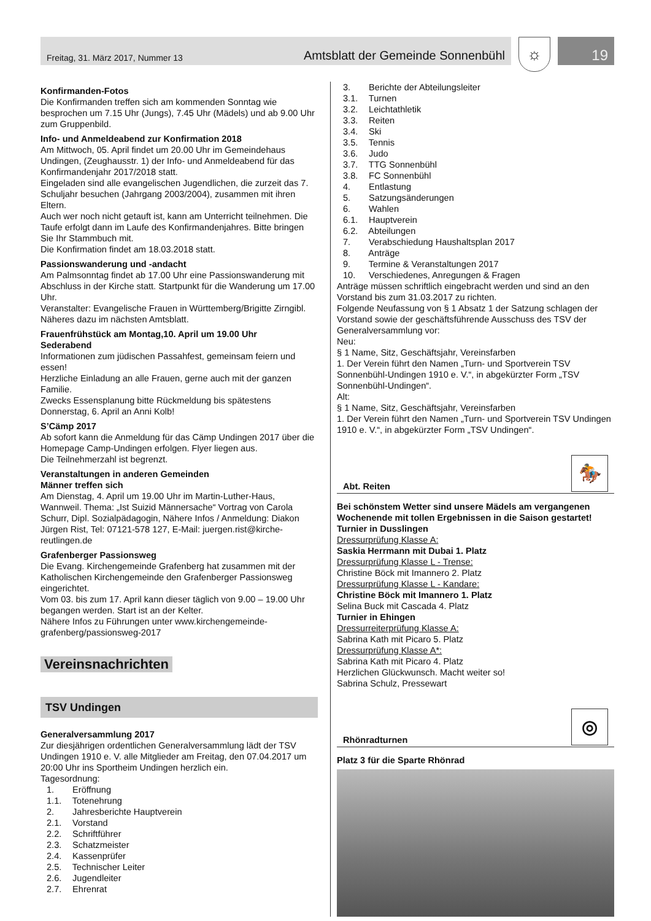Freitag, 31. März 2017, Nummer 13 Amtsblatt der Gemeinde Sonnenbühl
☼
19
Konfirmanden-Fotos
Die Konfirmanden treffen sich am kommenden Sonntag wie besprochen um 7.15 Uhr (Jungs), 7.45 Uhr (Mädels) und ab 9.00 Uhr zum Gruppenbild.
Info- und Anmeldeabend zur Konfirmation 2018
Am Mittwoch, 05. April findet um 20.00 Uhr im Gemeindehaus Undingen, (Zeughausstr. 1) der Info- und Anmeldeabend für das Konfirmandenjahr 2017/2018 statt.
Eingeladen sind alle evangelischen Jugendlichen, die zurzeit das 7. Schuljahr besuchen (Jahrgang 2003/2004), zusammen mit ihren Eltern.
Auch wer noch nicht getauft ist, kann am Unterricht teilnehmen. Die Taufe erfolgt dann im Laufe des Konfirmandenjahres. Bitte bringen Sie Ihr Stammbuch mit.
Die Konfirmation findet am 18.03.2018 statt.
Passionswanderung und -andacht
Am Palmsonntag findet ab 17.00 Uhr eine Passionswanderung mit Abschluss in der Kirche statt. Startpunkt für die Wanderung um 17.00 Uhr.
Veranstalter: Evangelische Frauen in Württemberg/Brigitte Zirngibl. Näheres dazu im nächsten Amtsblatt.
Frauenfrühstück am Montag,10. April um 19.00 Uhr
Sederabend
Informationen zum jüdischen Passahfest, gemeinsam feiern und essen!
Herzliche Einladung an alle Frauen, gerne auch mit der ganzen Familie.
Zwecks Essensplanung bitte Rückmeldung bis spätestens Donnerstag, 6. April an Anni Kolb!
S’Cämp 2017
Ab sofort kann die Anmeldung für das Cämp Undingen 2017 über die Homepage Camp-Undingen erfolgen. Flyer liegen aus.
Die Teilnehmerzahl ist begrenzt.
Veranstaltungen in anderen Gemeinden
Männer treffen sich
Am Dienstag, 4. April um 19.00 Uhr im Martin-Luther-Haus, Wannweil. Thema: „Ist Suizid Männersache“ Vortrag von Carola Schurr, Dipl. Sozialpädagogin, Nähere Infos / Anmeldung: Diakon Jürgen Rist, Tel: 07121-578 127, E-Mail: juergen.rist@kirche-reutlingen.de
Grafenberger Passionsweg
Die Evang. Kirchengemeinde Grafenberg hat zusammen mit der Katholischen Kirchengemeinde den Grafenberger Passionsweg eingerichtet.
Vom 03. bis zum 17. April kann dieser täglich von 9.00 – 19.00 Uhr begangen werden. Start ist an der Kelter.
Nähere Infos zu Führungen unter www.kirchengemeinde-grafenberg/passionsweg-2017
Vereinsnachrichten
TSV Undingen
Generalversammlung 2017
Zur diesjährigen ordentlichen Generalversammlung lädt der TSV Undingen 1910 e. V. alle Mitglieder am Freitag, den 07.04.2017 um 20:00 Uhr ins Sportheim Undingen herzlich ein.
Tagesordnung:
1. Eröffnung
1.1. Totenehrung
2. Jahresberichte Hauptverein
2.1. Vorstand
2.2. Schriftführer
2.3. Schatzmeister
2.4. Kassenprüfer
2.5. Technischer Leiter
2.6. Jugendleiter
2.7. Ehrenrat
3. Berichte der Abteilungsleiter
3.1. Turnen
3.2. Leichtathletik
3.3. Reiten
3.4. Ski
3.5. Tennis
3.6. Judo
3.7. TTG Sonnenbühl
3.8. FC Sonnenbühl
4. Entlastung
5. Satzungsänderungen
6. Wahlen
6.1. Hauptverein
6.2. Abteilungen
7. Verabschiedung Haushaltsplan 2017
8. Anträge
9. Termine & Veranstaltungen 2017
10. Verschiedenes, Anregungen & Fragen
Anträge müssen schriftlich eingebracht werden und sind an den Vorstand bis zum 31.03.2017 zu richten.
Folgende Neufassung von § 1 Absatz 1 der Satzung schlagen der Vorstand sowie der geschäftsführende Ausschuss des TSV der Generalversammlung vor:
Neu:
§ 1 Name, Sitz, Geschäftsjahr, Vereinsfarben
1. Der Verein führt den Namen „Turn- und Sportverein TSV Sonnenbühl-Undingen 1910 e. V.“, in abgekürzter Form „TSV Sonnenbühl-Undingen“.
Alt:
§ 1 Name, Sitz, Geschäftsjahr, Vereinsfarben
1. Der Verein führt den Namen „Turn- und Sportverein TSV Undingen 1910 e. V.“, in abgekürzter Form „TSV Undingen“.
Abt. Reiten
🏇
Bei schönstem Wetter sind unsere Mädels am vergangenen Wochenende mit tollen Ergebnissen in die Saison gestartet!
Turnier in Dusslingen
Dressurprüfung Klasse A:
Saskia Herrmann mit Dubai 1. Platz
Dressurprüfung Klasse L - Trense:
Christine Böck mit Imannero 2. Platz
Dressurprüfung Klasse L - Kandare:
Christine Böck mit Imannero 1. Platz
Selina Buck mit Cascada 4. Platz
Turnier in Ehingen
Dressurreiterprüfung Klasse A:
Sabrina Kath mit Picaro 5. Platz
Dressurprüfung Klasse A*:
Sabrina Kath mit Picaro 4. Platz
Herzlichen Glückwunsch. Macht weiter so!
Sabrina Schulz, Pressewart
Rhönradturnen
◎
Platz 3 für die Sparte Rhönrad